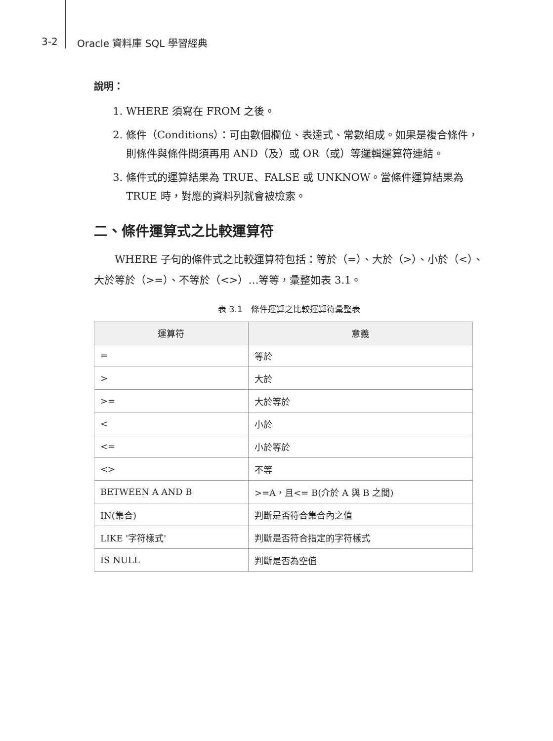3-2 Oracle 資料庫 SQL 學習經典
說明：
1. WHERE 須寫在 FROM 之後。
2. 條件（Conditions）：可由數個欄位、表達式、常數組成。如果是複合條件，則條件與條件間須再用 AND（及）或 OR（或）等邏輯運算符連結。
3. 條件式的運算結果為 TRUE、FALSE 或 UNKNOW。當條件運算結果為 TRUE 時，對應的資料列就會被檢索。
二、條件運算式之比較運算符
WHERE 子句的條件式之比較運算符包括：等於（=）、大於（>）、小於（<）、大於等於（>=）、不等於（<>）…等等，彙整如表 3.1。
表 3.1　條件運算之比較運算符彙整表
| 運算符 | 意義 |
| --- | --- |
| = | 等於 |
| > | 大於 |
| >= | 大於等於 |
| < | 小於 |
| <= | 小於等於 |
| <> | 不等 |
| BETWEEN A AND B | >=A，且<= B(介於 A 與 B 之間) |
| IN(集合) | 判斷是否符合集合內之值 |
| LIKE '字符樣式' | 判斷是否符合指定的字符樣式 |
| IS NULL | 判斷是否為空值 |